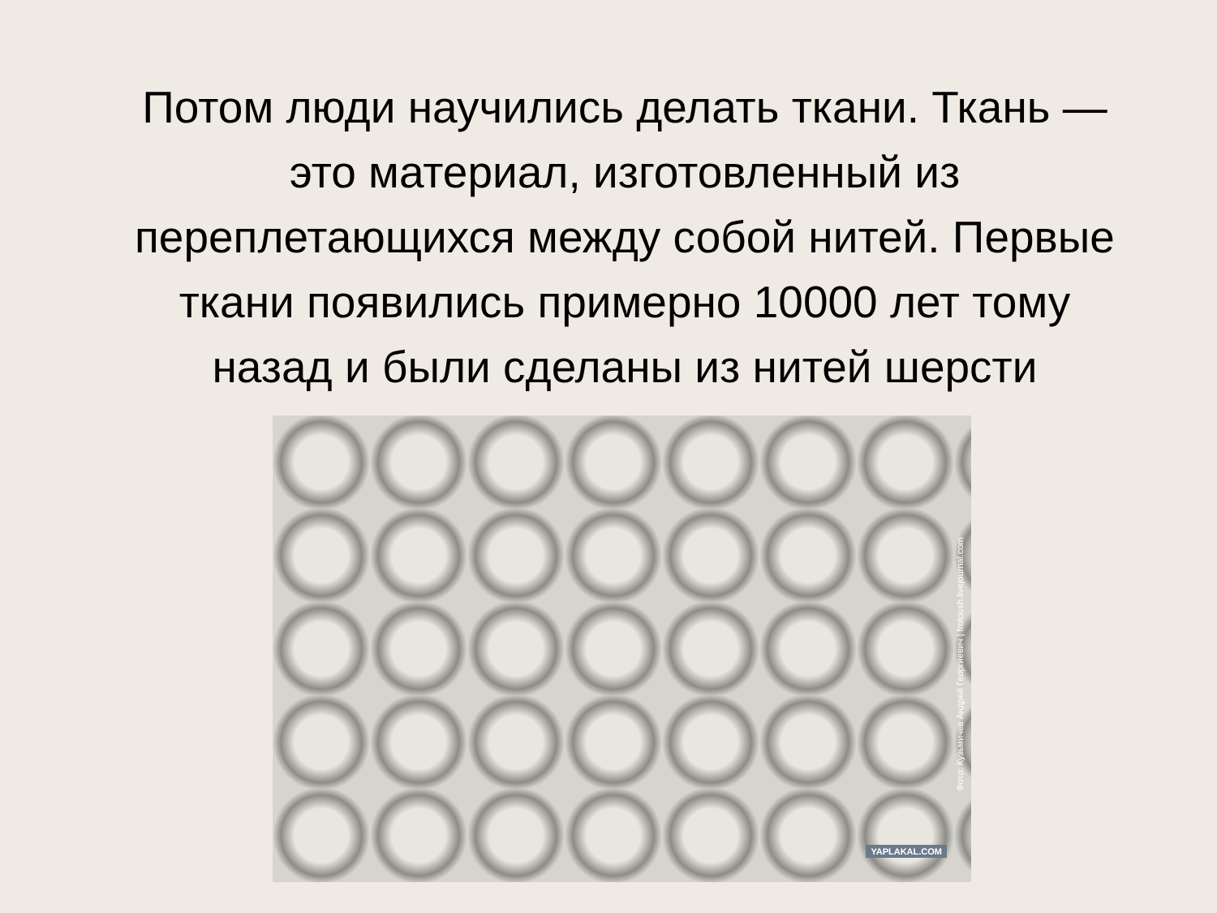Потом люди научились делать ткани. Ткань —
это материал, изготовленный из
переплетающихся между собой нитей. Первые
ткани появились примерно 10000 лет тому
назад и были сделаны из нитей шерсти
Фото: Кузьмичев Андрей Георгиевич | frotoush.livejournal.com
YAPLAKAL.COM